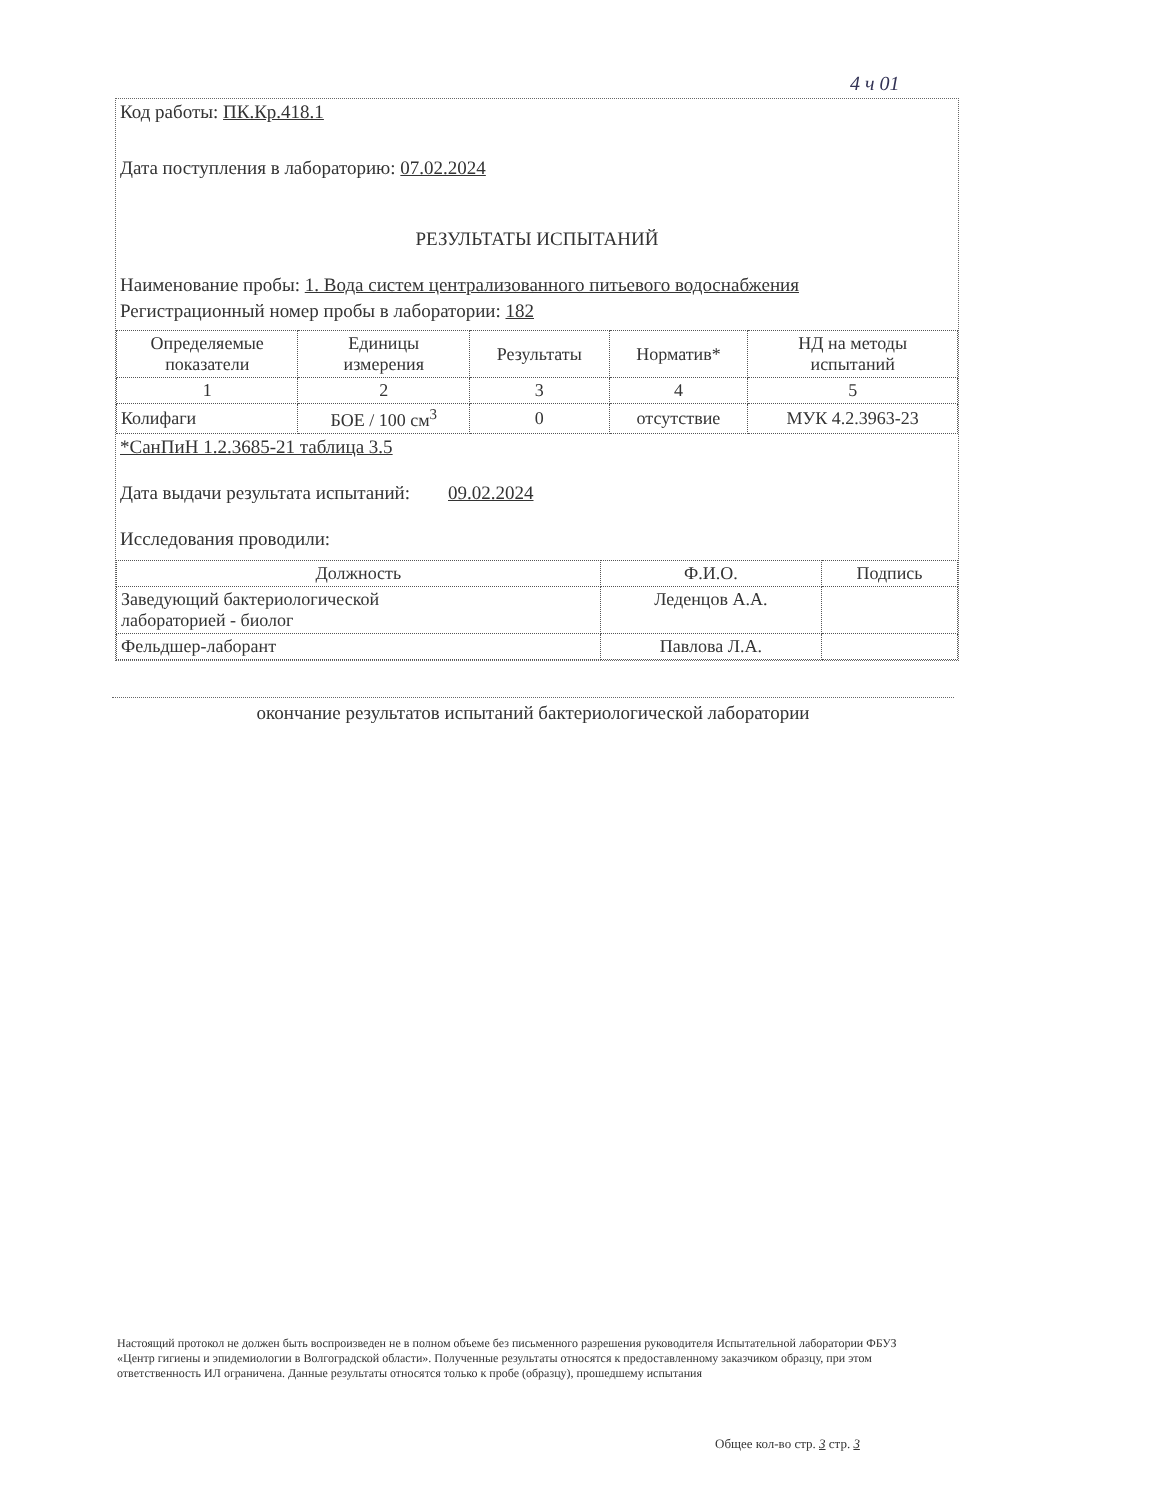4 ч 01
Код работы: ПК.Кр.418.1
Дата поступления в лабораторию: 07.02.2024
РЕЗУЛЬТАТЫ ИСПЫТАНИЙ
Наименование пробы: 1. Вода систем централизованного питьевого водоснабжения
Регистрационный номер пробы в лаборатории: 182
| Определяемые показатели | Единицы измерения | Результаты | Норматив* | НД на методы испытаний |
| --- | --- | --- | --- | --- |
| 1 | 2 | 3 | 4 | 5 |
| Колифаги | БОЕ / 100 см<sup>3</sup> | 0 | отсутствие | МУК 4.2.3963-23 |
*СанПиН 1.2.3685-21 таблица 3.5
Дата выдачи результата испытаний: 09.02.2024
Исследования проводили:
| Должность | Ф.И.О. | Подпись |
| --- | --- | --- |
| Заведующий бактериологической лабораторией - биолог | Леденцов А.А. | |
| Фельдшер-лаборант | Павлова Л.А. | |
окончание результатов испытаний бактериологической лаборатории
Настоящий протокол не должен быть воспроизведен не в полном объеме без письменного разрешения руководителя Испытательной лаборатории ФБУЗ «Центр гигиены и эпидемиологии в Волгоградской области». Полученные результаты относятся к предоставленному заказчиком образцу, при этом ответственность ИЛ ограничена. Данные результаты относятся только к пробе (образцу), прошедшему испытания
Общее кол-во стр. 3 стр. 3